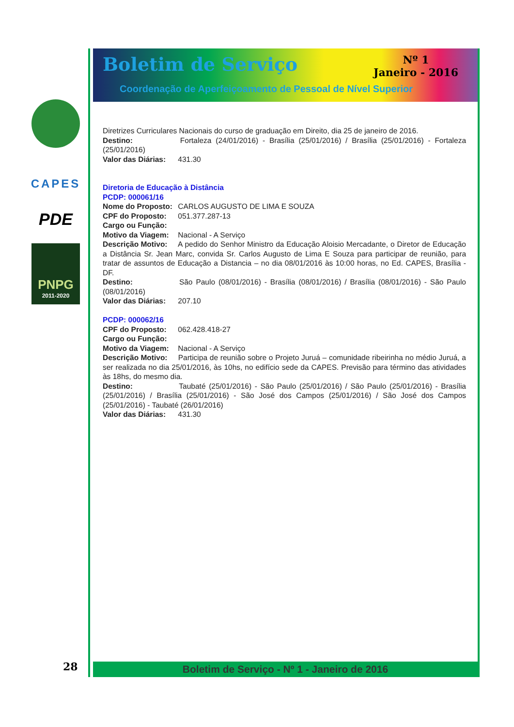CAPES
PDE
PNPG
2011-2020
Boletim de Serviço
Nº 1
Janeiro - 2016
Coordenação de Aperfeiçoamento de Pessoal de Nível Superior
Diretrizes Curriculares Nacionais do curso de graduação em Direito, dia 25 de janeiro de 2016.
Destino: Fortaleza (24/01/2016) - Brasília (25/01/2016) / Brasília (25/01/2016) - Fortaleza (25/01/2016)
Valor das Diárias: 431.30
Diretoria de Educação à Distância
PCDP: 000061/16
Nome do Proposto: CARLOS AUGUSTO DE LIMA E SOUZA
CPF do Proposto: 051.377.287-13
Cargo ou Função:
Motivo da Viagem: Nacional - A Serviço
Descrição Motivo: A pedido do Senhor Ministro da Educação Aloisio Mercadante, o Diretor de Educação a Distância Sr. Jean Marc, convida Sr. Carlos Augusto de Lima E Souza para participar de reunião, para tratar de assuntos de Educação a Distancia – no dia 08/01/2016 às 10:00 horas, no Ed. CAPES, Brasília -DF.
Destino: São Paulo (08/01/2016) - Brasília (08/01/2016) / Brasília (08/01/2016) - São Paulo (08/01/2016)
Valor das Diárias: 207.10
PCDP: 000062/16
CPF do Proposto: 062.428.418-27
Cargo ou Função:
Motivo da Viagem: Nacional - A Serviço
Descrição Motivo: Participa de reunião sobre o Projeto Juruá – comunidade ribeirinha no médio Juruá, a ser realizada no dia 25/01/2016, às 10hs, no edifício sede da CAPES. Previsão para término das atividades às 18hs, do mesmo dia.
Destino: Taubaté (25/01/2016) - São Paulo (25/01/2016) / São Paulo (25/01/2016) - Brasília (25/01/2016) / Brasília (25/01/2016) - São José dos Campos (25/01/2016) / São José dos Campos (25/01/2016) - Taubaté (26/01/2016)
Valor das Diárias: 431.30
Boletim de Serviço - Nº 1 - Janeiro de 2016
28